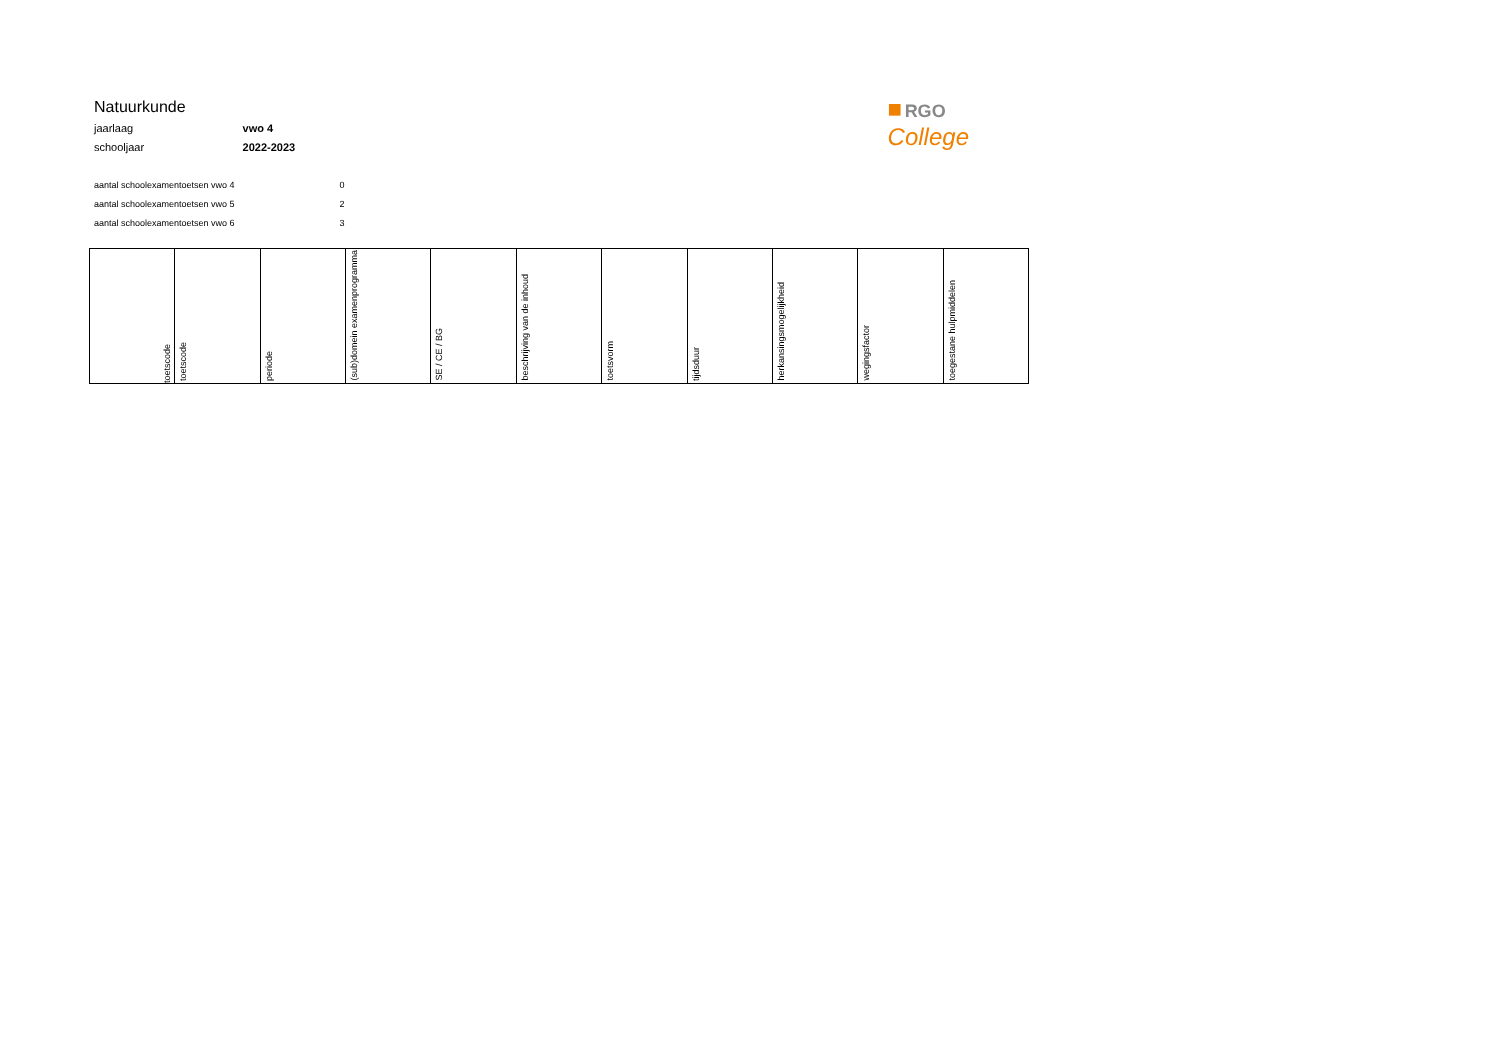| Natuurkunde | |
| jaarlaag | vwo 4 |
| schooljaar | 2022-2023 |
| aantal schoolexamentoetsen vwo 4 | 0 |
| aantal schoolexamentoetsen vwo 5 | 2 |
| aantal schoolexamentoetsen vwo 6 | 3 |
■ RGO
College
| toetscode | toetscode | periode | (sub)domein examenprogramma | SE / CE / BG | beschrijving van de inhoud | toetsvorm | tijdsduur | herkansingsmogelijkheid | wegingsfactor | toegestane hulpmiddelen |
| --- | --- | --- | --- | --- | --- | --- | --- | --- | --- | --- |